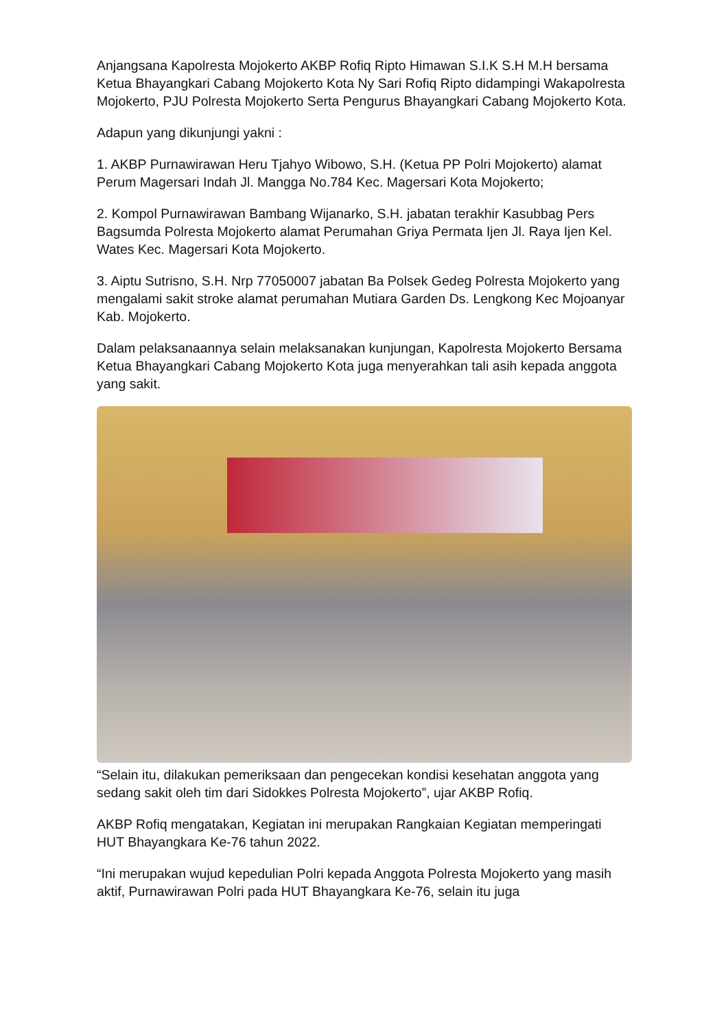Anjangsana Kapolresta Mojokerto AKBP Rofiq Ripto Himawan S.I.K S.H M.H bersama Ketua Bhayangkari Cabang Mojokerto Kota Ny Sari Rofiq Ripto didampingi Wakapolresta Mojokerto, PJU Polresta Mojokerto Serta Pengurus Bhayangkari Cabang Mojokerto Kota.
Adapun yang dikunjungi yakni :
1. AKBP Purnawirawan Heru Tjahyo Wibowo, S.H. (Ketua PP Polri Mojokerto) alamat Perum Magersari Indah Jl. Mangga No.784 Kec. Magersari Kota Mojokerto;
2. Kompol Purnawirawan Bambang Wijanarko, S.H. jabatan terakhir Kasubbag Pers Bagsumda Polresta Mojokerto alamat Perumahan Griya Permata Ijen Jl. Raya Ijen Kel. Wates Kec. Magersari Kota Mojokerto.
3. Aiptu Sutrisno, S.H. Nrp 77050007 jabatan Ba Polsek Gedeg Polresta Mojokerto yang mengalami sakit stroke alamat perumahan Mutiara Garden Ds. Lengkong Kec Mojoanyar Kab. Mojokerto.
Dalam pelaksanaannya selain melaksanakan kunjungan, Kapolresta Mojokerto Bersama Ketua Bhayangkari Cabang Mojokerto Kota juga menyerahkan tali asih kepada anggota yang sakit.
“Selain itu, dilakukan pemeriksaan dan pengecekan kondisi kesehatan anggota yang sedang sakit oleh tim dari Sidokkes Polresta Mojokerto”, ujar AKBP Rofiq.
AKBP Rofiq mengatakan, Kegiatan ini merupakan Rangkaian Kegiatan memperingati HUT Bhayangkara Ke-76 tahun 2022.
“Ini merupakan wujud kepedulian Polri kepada Anggota Polresta Mojokerto yang masih aktif, Purnawirawan Polri pada HUT Bhayangkara Ke-76, selain itu juga